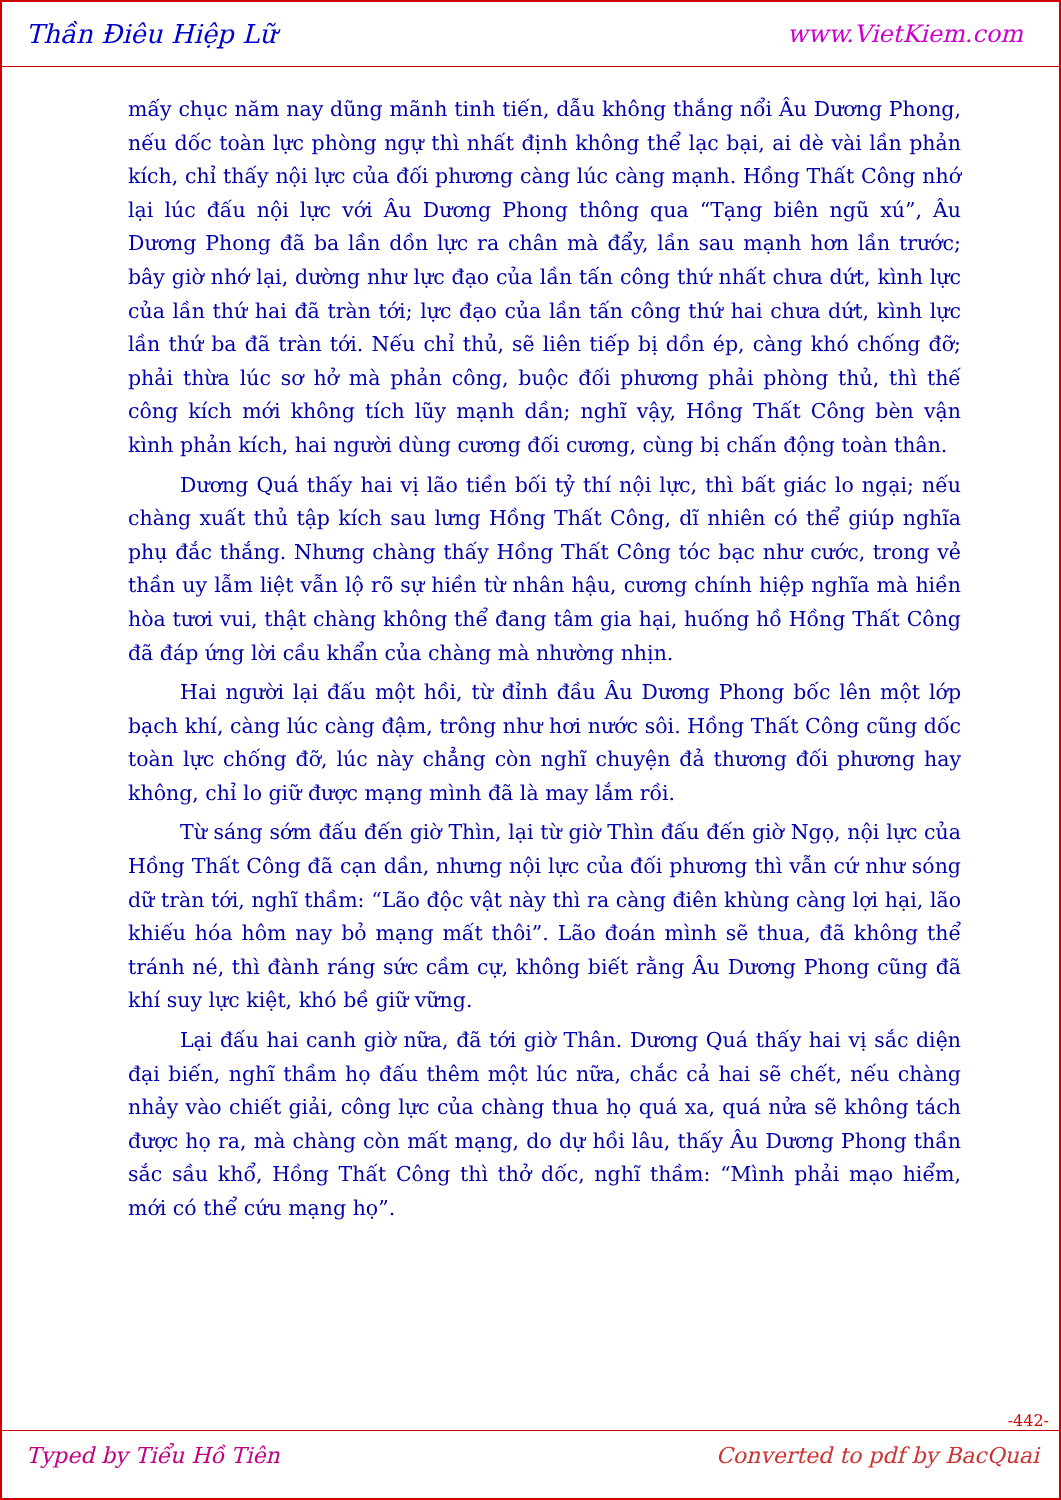Thần Điêu Hiệp Lữ www.VietKiem.com
mấy chục năm nay dũng mãnh tinh tiến, dẫu không thắng nổi Âu Dương Phong, nếu dốc toàn lực phòng ngự thì nhất định không thể lạc bại, ai dè vài lần phản kích, chỉ thấy nội lực của đối phương càng lúc càng mạnh. Hồng Thất Công nhớ lại lúc đấu nội lực với Âu Dương Phong thông qua “Tạng biên ngũ xú”, Âu Dương Phong đã ba lần dồn lực ra chân mà đẩy, lần sau mạnh hơn lần trước; bây giờ nhớ lại, dường như lực đạo của lần tấn công thứ nhất chưa dứt, kình lực của lần thứ hai đã tràn tới; lực đạo của lần tấn công thứ hai chưa dứt, kình lực lần thứ ba đã tràn tới. Nếu chỉ thủ, sẽ liên tiếp bị dồn ép, càng khó chống đỡ; phải thừa lúc sơ hở mà phản công, buộc đối phương phải phòng thủ, thì thế công kích mới không tích lũy mạnh dần; nghĩ vậy, Hồng Thất Công bèn vận kình phản kích, hai người dùng cương đối cương, cùng bị chấn động toàn thân.
Dương Quá thấy hai vị lão tiền bối tỷ thí nội lực, thì bất giác lo ngại; nếu chàng xuất thủ tập kích sau lưng Hồng Thất Công, dĩ nhiên có thể giúp nghĩa phụ đắc thắng. Nhưng chàng thấy Hồng Thất Công tóc bạc như cước, trong vẻ thần uy lẫm liệt vẫn lộ rõ sự hiền từ nhân hậu, cương chính hiệp nghĩa mà hiền hòa tươi vui, thật chàng không thể đang tâm gia hại, huống hồ Hồng Thất Công đã đáp ứng lời cầu khẩn của chàng mà nhường nhịn.
Hai người lại đấu một hồi, từ đỉnh đầu Âu Dương Phong bốc lên một lớp bạch khí, càng lúc càng đậm, trông như hơi nước sôi. Hồng Thất Công cũng dốc toàn lực chống đỡ, lúc này chẳng còn nghĩ chuyện đả thương đối phương hay không, chỉ lo giữ được mạng mình đã là may lắm rồi.
Từ sáng sớm đấu đến giờ Thìn, lại từ giờ Thìn đấu đến giờ Ngọ, nội lực của Hồng Thất Công đã cạn dần, nhưng nội lực của đối phương thì vẫn cứ như sóng dữ tràn tới, nghĩ thầm: “Lão độc vật này thì ra càng điên khùng càng lợi hại, lão khiếu hóa hôm nay bỏ mạng mất thôi”. Lão đoán mình sẽ thua, đã không thể tránh né, thì đành ráng sức cầm cự, không biết rằng Âu Dương Phong cũng đã khí suy lực kiệt, khó bề giữ vững.
Lại đấu hai canh giờ nữa, đã tới giờ Thân. Dương Quá thấy hai vị sắc diện đại biến, nghĩ thầm họ đấu thêm một lúc nữa, chắc cả hai sẽ chết, nếu chàng nhảy vào chiết giải, công lực của chàng thua họ quá xa, quá nửa sẽ không tách được họ ra, mà chàng còn mất mạng, do dự hồi lâu, thấy Âu Dương Phong thần sắc sầu khổ, Hồng Thất Công thì thở dốc, nghĩ thầm: “Mình phải mạo hiểm, mới có thể cứu mạng họ”.
-442-
Typed by Tiểu Hồ Tiên Converted to pdf by BacQuai